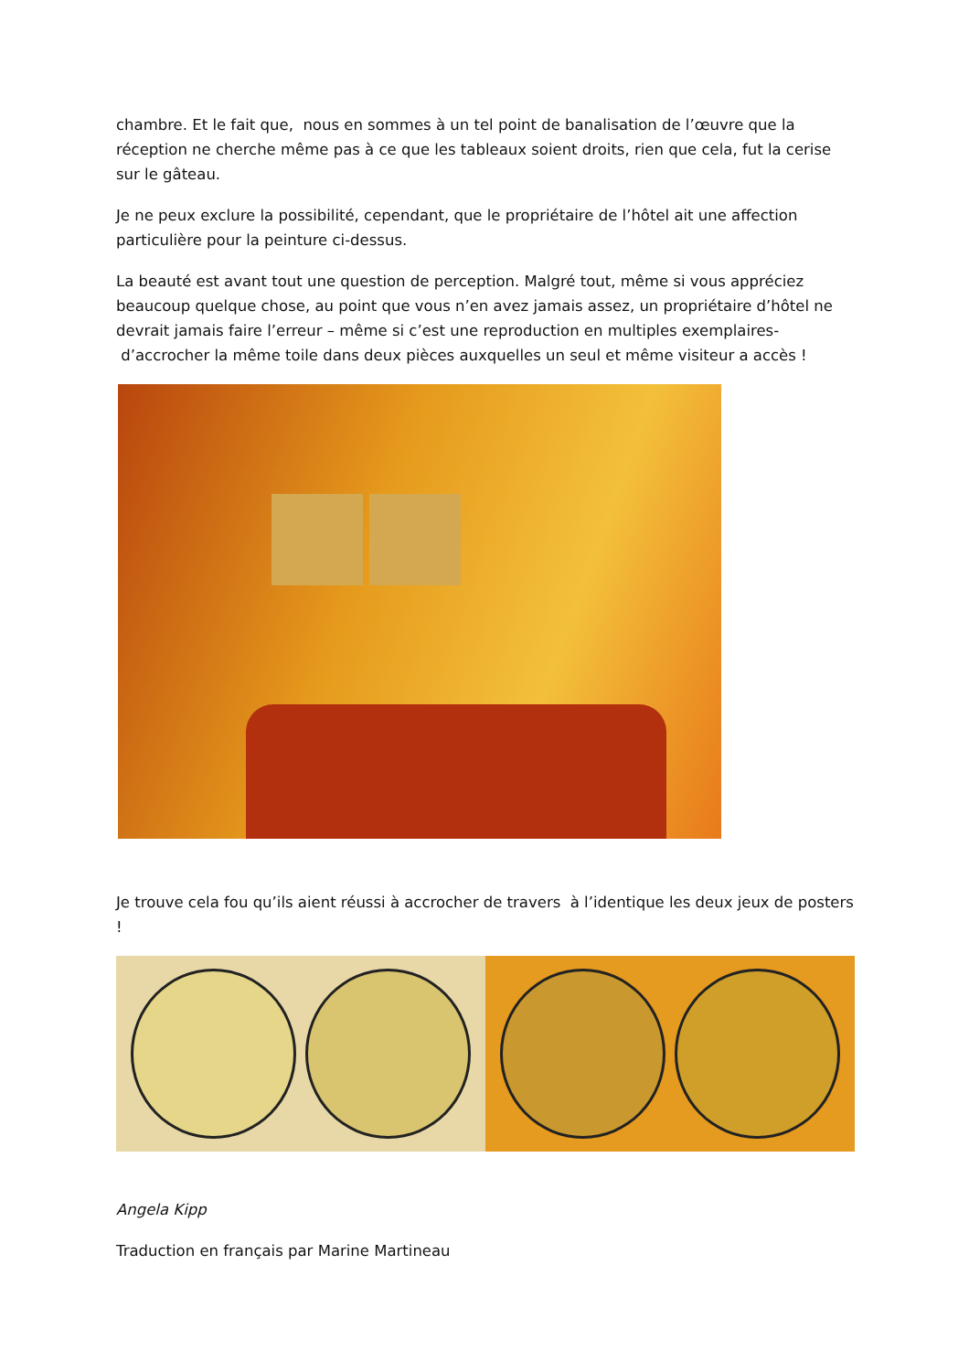chambre. Et le fait que, nous en sommes à un tel point de banalisation de l’œuvre que la réception ne cherche même pas à ce que les tableaux soient droits, rien que cela, fut la cerise sur le gâteau.
Je ne peux exclure la possibilité, cependant, que le propriétaire de l’hôtel ait une affection particulière pour la peinture ci-dessus.
La beauté est avant tout une question de perception. Malgré tout, même si vous appréciez beaucoup quelque chose, au point que vous n’en avez jamais assez, un propriétaire d’hôtel ne devrait jamais faire l’erreur – même si c’est une reproduction en multiples exemplaires- d’accrocher la même toile dans deux pièces auxquelles un seul et même visiteur a accès !
Je trouve cela fou qu’ils aient réussi à accrocher de travers à l’identique les deux jeux de posters !
Angela Kipp
Traduction en français par Marine Martineau